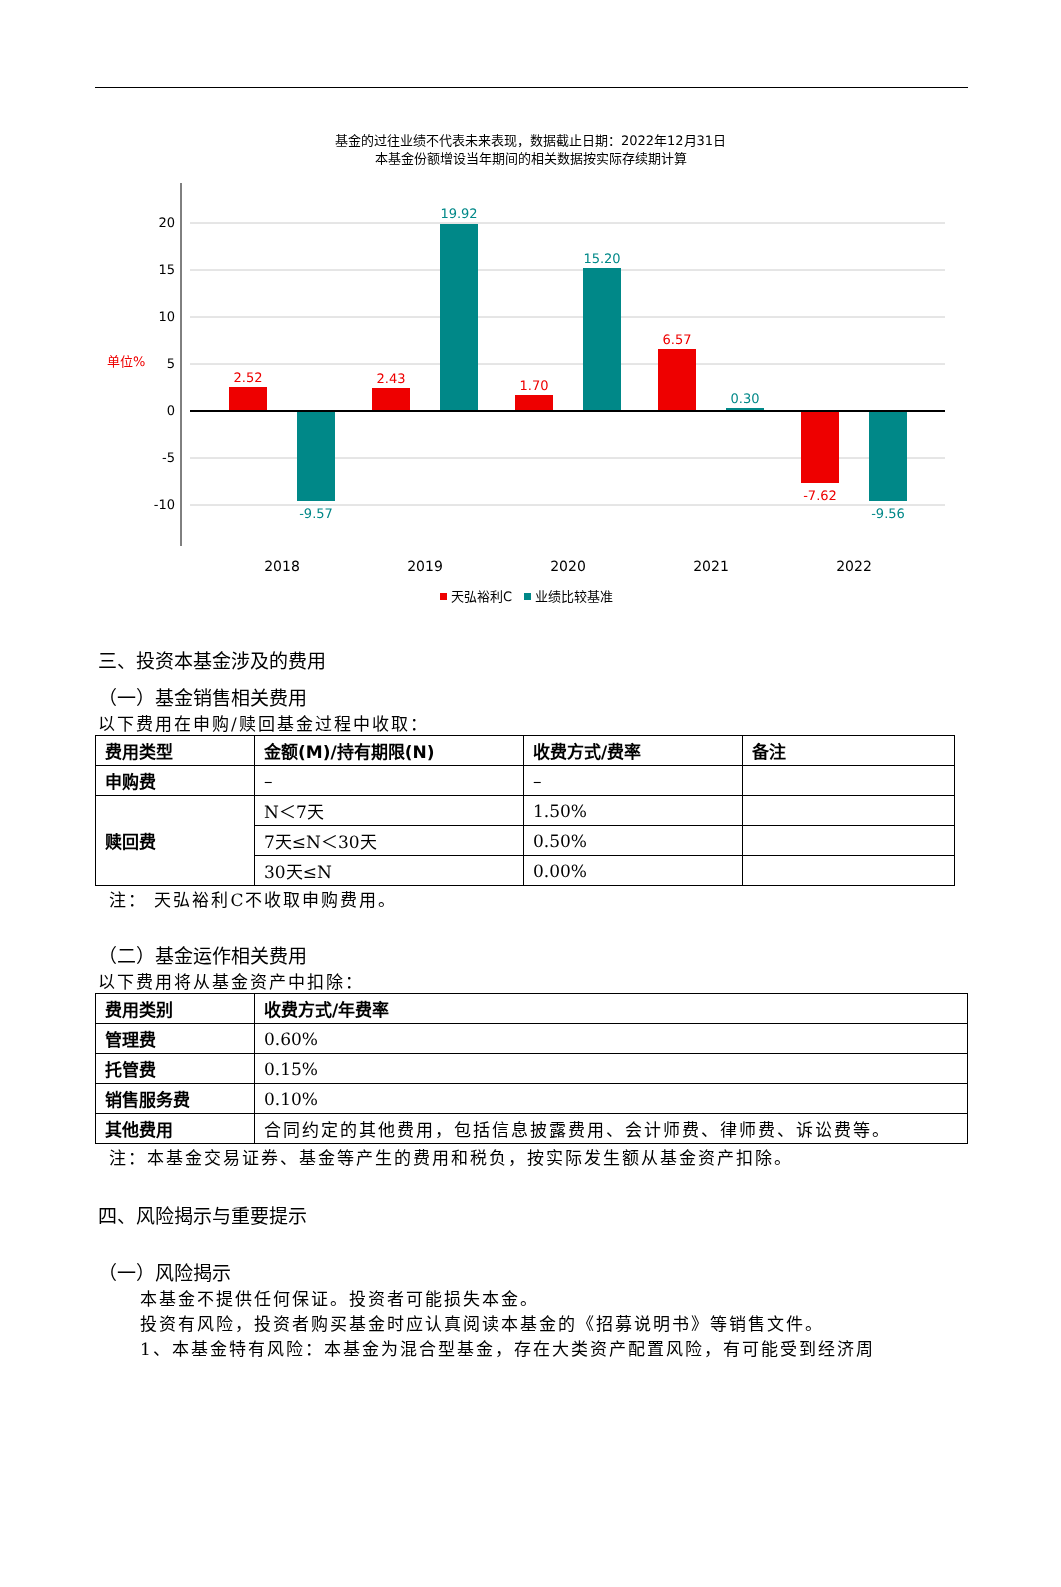基金的过往业绩不代表未来表现，数据截止日期：2022年12月31日
本基金份额增设当年期间的相关数据按实际存续期计算
20
15
10
5
0
-5
-10
单位%
2.52
2.43
1.70
6.57
-7.62
-9.57
19.92
15.20
0.30
-9.56
2018
2019
2020
2021
2022
天弘裕利C
业绩比较基准
三、投资本基金涉及的费用
（一）基金销售相关费用
以下费用在申购/赎回基金过程中收取：
| 费用类型 | 金额(M)/持有期限(N) | 收费方式/费率 | 备注 |
| --- | --- | --- | --- |
| 申购费 | – | – | |
| 赎回费 | N＜7天 | 1.50% | |
| | 7天≤N＜30天 | 0.50% | |
| | 30天≤N | 0.00% | |
注： 天弘裕利C不收取申购费用。
（二）基金运作相关费用
以下费用将从基金资产中扣除：
| 费用类别 | 收费方式/年费率 |
| --- | --- |
| 管理费 | 0.60% |
| 托管费 | 0.15% |
| 销售服务费 | 0.10% |
| 其他费用 | 合同约定的其他费用，包括信息披露费用、会计师费、律师费、诉讼费等。 |
注：本基金交易证券、基金等产生的费用和税负，按实际发生额从基金资产扣除。
四、风险揭示与重要提示
（一）风险揭示
本基金不提供任何保证。投资者可能损失本金。
投资有风险，投资者购买基金时应认真阅读本基金的《招募说明书》等销售文件。
1、本基金特有风险：本基金为混合型基金，存在大类资产配置风险，有可能受到经济周